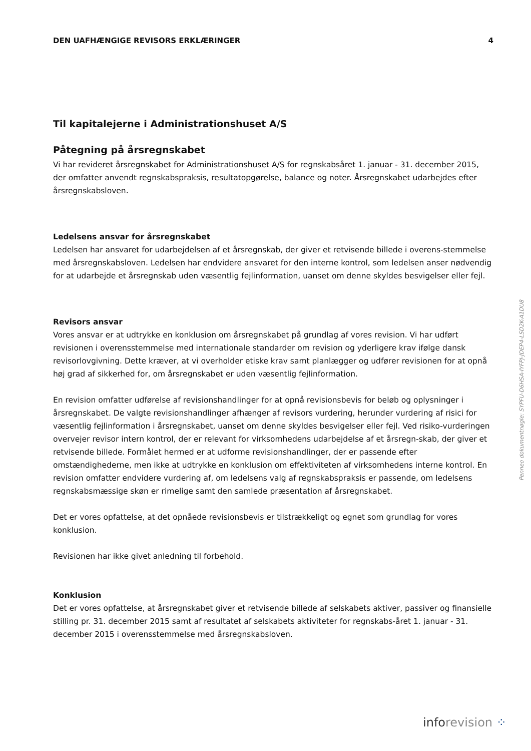DEN UAFHÆNGIGE REVISORS ERKLÆRINGER 4
Til kapitalejerne i Administrationshuset A/S
Påtegning på årsregnskabet
Vi har revideret årsregnskabet for Administrationshuset A/S for regnskabsåret 1. januar - 31. december 2015, der omfatter anvendt regnskabspraksis, resultatopgørelse, balance og noter. Årsregnskabet udarbejdes efter årsregnskabsloven.
Ledelsens ansvar for årsregnskabet
Ledelsen har ansvaret for udarbejdelsen af et årsregnskab, der giver et retvisende billede i overens-stemmelse med årsregnskabsloven. Ledelsen har endvidere ansvaret for den interne kontrol, som ledelsen anser nødvendig for at udarbejde et årsregnskab uden væsentlig fejlinformation, uanset om denne skyldes besvigelser eller fejl.
Revisors ansvar
Vores ansvar er at udtrykke en konklusion om årsregnskabet på grundlag af vores revision. Vi har udført revisionen i overensstemmelse med internationale standarder om revision og yderligere krav ifølge dansk revisorlovgivning. Dette kræver, at vi overholder etiske krav samt planlægger og udfører revisionen for at opnå høj grad af sikkerhed for, om årsregnskabet er uden væsentlig fejlinformation.
En revision omfatter udførelse af revisionshandlinger for at opnå revisionsbevis for beløb og oplysninger i årsregnskabet. De valgte revisionshandlinger afhænger af revisors vurdering, herunder vurdering af risici for væsentlig fejlinformation i årsregnskabet, uanset om denne skyldes besvigelser eller fejl. Ved risiko-vurderingen overvejer revisor intern kontrol, der er relevant for virksomhedens udarbejdelse af et årsregn-skab, der giver et retvisende billede. Formålet hermed er at udforme revisionshandlinger, der er passende efter omstændighederne, men ikke at udtrykke en konklusion om effektiviteten af virksomhedens interne kontrol. En revision omfatter endvidere vurdering af, om ledelsens valg af regnskabspraksis er passende, om ledelsens regnskabsmæssige skøn er rimelige samt den samlede præsentation af årsregnskabet.
Det er vores opfattelse, at det opnåede revisionsbevis er tilstrækkeligt og egnet som grundlag for vores konklusion.
Revisionen har ikke givet anledning til forbehold.
Konklusion
Det er vores opfattelse, at årsregnskabet giver et retvisende billede af selskabets aktiver, passiver og finansielle stilling pr. 31. december 2015 samt af resultatet af selskabets aktiviteter for regnskabs-året 1. januar - 31. december 2015 i overensstemmelse med årsregnskabsloven.
Penneo dokumentnøgle: SYPFU-D6HSA-IYFPJ-JDEP4-LSD2K-A1DU8
inforevision ⁘